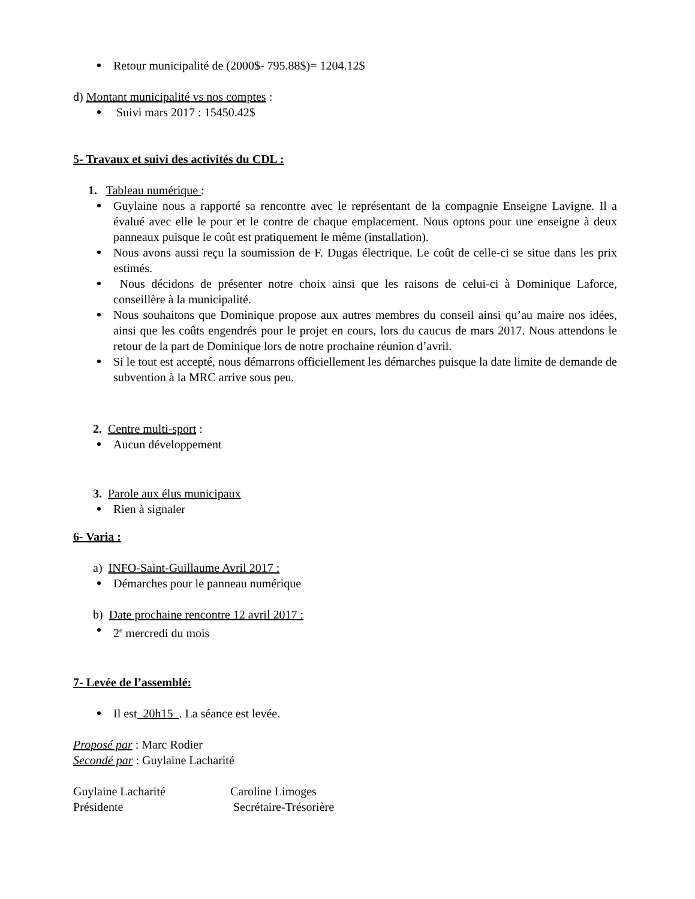Retour municipalité de (2000$- 795.88$)= 1204.12$
d) Montant municipalité vs nos comptes :
Suivi mars 2017 : 15450.42$
5- Travaux et suivi des activités du CDL :
1. Tableau numérique :
Guylaine nous a rapporté sa rencontre avec le représentant de la compagnie Enseigne Lavigne. Il a évalué avec elle le pour et le contre de chaque emplacement. Nous optons pour une enseigne à deux panneaux puisque le coût est pratiquement le même (installation).
Nous avons aussi reçu la soumission de F. Dugas électrique. Le coût de celle-ci se situe dans les prix estimés.
Nous décidons de présenter notre choix ainsi que les raisons de celui-ci à Dominique Laforce, conseillère à la municipalité.
Nous souhaitons que Dominique propose aux autres membres du conseil ainsi qu’au maire nos idées, ainsi que les coûts engendrés pour le projet en cours, lors du caucus de mars 2017. Nous attendons le retour de la part de Dominique lors de notre prochaine réunion d’avril.
Si le tout est accepté, nous démarrons officiellement les démarches puisque la date limite de demande de subvention à la MRC arrive sous peu.
2. Centre multi-sport :
Aucun développement
3. Parole aux élus municipaux
Rien à signaler
6- Varia :
a) INFO-Saint-Guillaume Avril 2017 :
Démarches pour le panneau numérique
b) Date prochaine rencontre 12 avril 2017 :
2<sup>e</sup> mercredi du mois
7- Levée de l’assemblé:
Il est 20h15 . La séance est levée.
Proposé par : Marc Rodier
Secondé par : Guylaine Lacharité
Guylaine Lacharité
Présidente
Caroline Limoges
Secrétaire-Trésorière